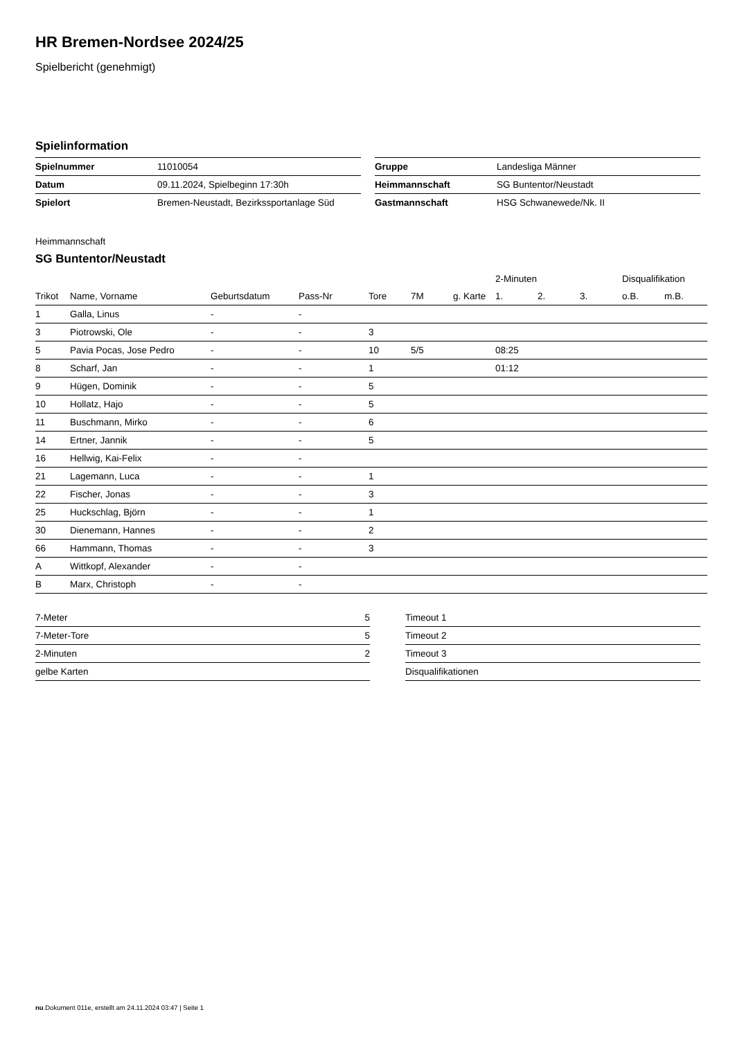HR Bremen-Nordsee 2024/25
Spielbericht (genehmigt)
Spielinformation
| Spielnummer | 11010054 |
| Datum | 09.11.2024, Spielbeginn 17:30h |
| Spielort | Bremen-Neustadt, Bezirkssportanlage Süd |
| Gruppe | Landesliga Männer |
| Heimmannschaft | SG Buntentor/Neustadt |
| Gastmannschaft | HSG Schwanewede/Nk. II |
Heimmannschaft
SG Buntentor/Neustadt
| | | | | | | | 2-Minuten | | | Disqualifikation | |
| --- | --- | --- | --- | --- | --- | --- | --- | --- | --- | --- | --- |
| Trikot | Name, Vorname | Geburtsdatum | Pass-Nr | Tore | 7M | g. Karte | 1. | 2. | 3. | o.B. | m.B. |
| 1 | Galla, Linus | - | - | | | | | | | | |
| 3 | Piotrowski, Ole | - | - | 3 | | | | | | | |
| 5 | Pavia Pocas, Jose Pedro | - | - | 10 | 5/5 | | 08:25 | | | | |
| 8 | Scharf, Jan | - | - | 1 | | | 01:12 | | | | |
| 9 | Hügen, Dominik | - | - | 5 | | | | | | | |
| 10 | Hollatz, Hajo | - | - | 5 | | | | | | | |
| 11 | Buschmann, Mirko | - | - | 6 | | | | | | | |
| 14 | Ertner, Jannik | - | - | 5 | | | | | | | |
| 16 | Hellwig, Kai-Felix | - | - | | | | | | | | |
| 21 | Lagemann, Luca | - | - | 1 | | | | | | | |
| 22 | Fischer, Jonas | - | - | 3 | | | | | | | |
| 25 | Huckschlag, Björn | - | - | 1 | | | | | | | |
| 30 | Dienemann, Hannes | - | - | 2 | | | | | | | |
| 66 | Hammann, Thomas | - | - | 3 | | | | | | | |
| A | Wittkopf, Alexander | - | - | | | | | | | | |
| B | Marx, Christoph | - | - | | | | | | | | |
| 7-Meter | 5 |
| 7-Meter-Tore | 5 |
| 2-Minuten | 2 |
| gelbe Karten | |
| Timeout 1 |
| Timeout 2 |
| Timeout 3 |
| Disqualifikationen |
nu.Dokument 011e, erstellt am 24.11.2024 03:47 | Seite 1